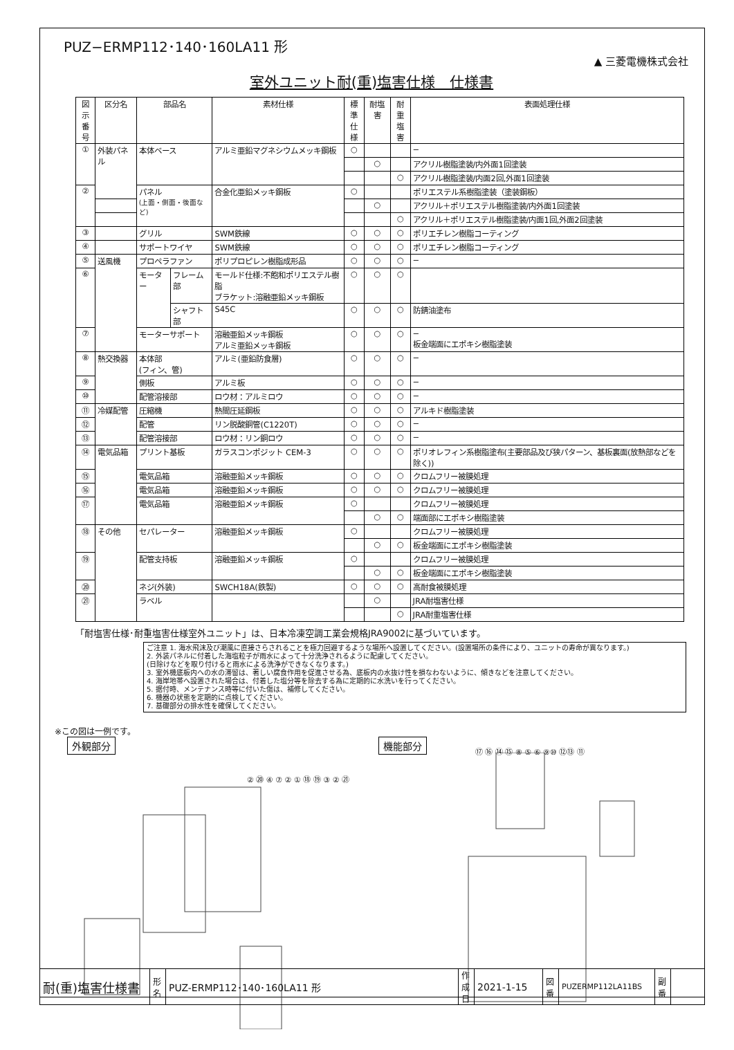PUZ−ERMP112･140･160LA11 形
▲ 三菱電機株式会社
室外ユニット耐(重)塩害仕様　仕様書
| 図示 番号 | 区分名 | 部品名 | | 素材仕様 | 標準 仕様 | 耐塩害 | 耐重 塩害 | 表面処理仕様 |
| --- | --- | --- | --- | --- | --- | --- | --- | --- |
| ① | 外装パネル | 本体ベース | | アルミ亜鉛マグネシウムメッキ鋼板 | ○ | | | − |
| | | | | | | ○ | | アクリル樹脂塗装/内外面1回塗装 |
| | | | | | | | ○ | アクリル樹脂塗装/内面2回,外面1回塗装 |
| ② | | パネル (上面・側面・後面など) | | 合金化亜鉛メッキ鋼板 | ○ | | | ポリエステル系樹脂塗装（塗装鋼板） |
| | | | | | | ○ | | アクリル＋ポリエステル樹脂塗装/内外面1回塗装 |
| | | | | | | | ○ | アクリル＋ポリエステル樹脂塗装/内面1回,外面2回塗装 |
| ③ | | グリル | | SWM鉄線 | ○ | ○ | ○ | ポリエチレン樹脂コーティング |
| ④ | | サポートワイヤ | | SWM鉄線 | ○ | ○ | ○ | ポリエチレン樹脂コーティング |
| ⑤ | 送風機 | プロペラファン | | ポリプロピレン樹脂成形品 | ○ | ○ | ○ | − |
| ⑥ | | モーター | フレーム部 | モールド仕様:不飽和ポリエステル樹脂 ブラケット:溶融亜鉛メッキ鋼板 | ○ | ○ | ○ | |
| | | | シャフト部 | S45C | ○ | ○ | ○ | 防錆油塗布 |
| ⑦ | | モーターサポート | | 溶融亜鉛メッキ鋼板 アルミ亜鉛メッキ鋼板 | ○ | ○ | ○ | − 板金端面にエポキシ樹脂塗装 |
| ⑧ | 熱交換器 | 本体部 (フィン、管) | | アルミ(亜鉛防食層) | ○ | ○ | ○ | − |
| ⑨ | | 側板 | | アルミ板 | ○ | ○ | ○ | − |
| ⑩ | | 配管溶接部 | | ロウ材：アルミロウ | ○ | ○ | ○ | − |
| ⑪ | 冷媒配管 | 圧縮機 | | 熱間圧延鋼板 | ○ | ○ | ○ | アルキド樹脂塗装 |
| ⑫ | | 配管 | | リン脱酸銅管(C1220T) | ○ | ○ | ○ | − |
| ⑬ | | 配管溶接部 | | ロウ材：リン銅ロウ | ○ | ○ | ○ | − |
| ⑭ | 電気品箱 | プリント基板 | | ガラスコンポジット CEM-3 | ○ | ○ | ○ | ポリオレフィン系樹脂塗布(主要部品及び狭パターン、基板裏面(放熱部などを除く)) |
| ⑮ | | 電気品箱 | | 溶融亜鉛メッキ鋼板 | ○ | ○ | ○ | クロムフリー被膜処理 |
| ⑯ | | 電気品箱 | | 溶融亜鉛メッキ鋼板 | ○ | ○ | ○ | クロムフリー被膜処理 |
| ⑰ | | 電気品箱 | | 溶融亜鉛メッキ鋼板 | ○ | | | クロムフリー被膜処理 |
| | | | | | | ○ | ○ | 端面部にエポキシ樹脂塗装 |
| ⑱ | その他 | セパレーター | | 溶融亜鉛メッキ鋼板 | ○ | | | クロムフリー被膜処理 |
| | | | | | | ○ | ○ | 板金端面にエポキシ樹脂塗装 |
| ⑲ | | 配管支持板 | | 溶融亜鉛メッキ鋼板 | ○ | | | クロムフリー被膜処理 |
| | | | | | | ○ | ○ | 板金端面にエポキシ樹脂塗装 |
| ⑳ | | ネジ(外装) | | SWCH18A(鉄製) | ○ | ○ | ○ | 高耐食被膜処理 |
| ㉑ | | ラベル | | | | ○ | | JRA耐塩害仕様 |
| | | | | | | | ○ | JRA耐重塩害仕様 |
「耐塩害仕様･耐重塩害仕様室外ユニット」は、日本冷凍空調工業会規格JRA9002に基づいています。
ご注意 1. 海水飛沫及び潮風に直接さらされることを極力回避するような場所へ設置してください。(設置場所の条件により、ユニットの寿命が異なります。)
2. 外装パネルに付着した海塩粒子が雨水によって十分洗浄されるように配慮してください。
(日除けなどを取り付けると雨水による洗浄ができなくなります。)
3. 室外機底板内への水の滞留は、著しい腐食作用を促進させる為、底板内の水抜け性を損なわないように、傾きなどを注意してください。
4. 海岸地帯へ設置された場合は、付着した塩分等を除去する為に定期的に水洗いを行ってください。
5. 据付時、メンテナンス時等に付いた傷は、補修してください。
6. 機器の状態を定期的に点検してください。
7. 基礎部分の排水性を確保してください。
※この図は一例です。
外観部分 機能部分
② ⑳ ④ ⑦ ② ① ⑱ ⑲ ③ ② ㉑
⑰ ⑯ ⑭ ⑮ ⑧ ⑤ ⑥ ⑨⑩ ⑫⑬ ⑪
| 耐(重)塩害仕様書 | 形 名 | PUZ-ERMP112･140･160LA11 形 | 作成日 | 2021-1-15 | 図 番 | PUZERMP112LA11BS | 副 番 | |